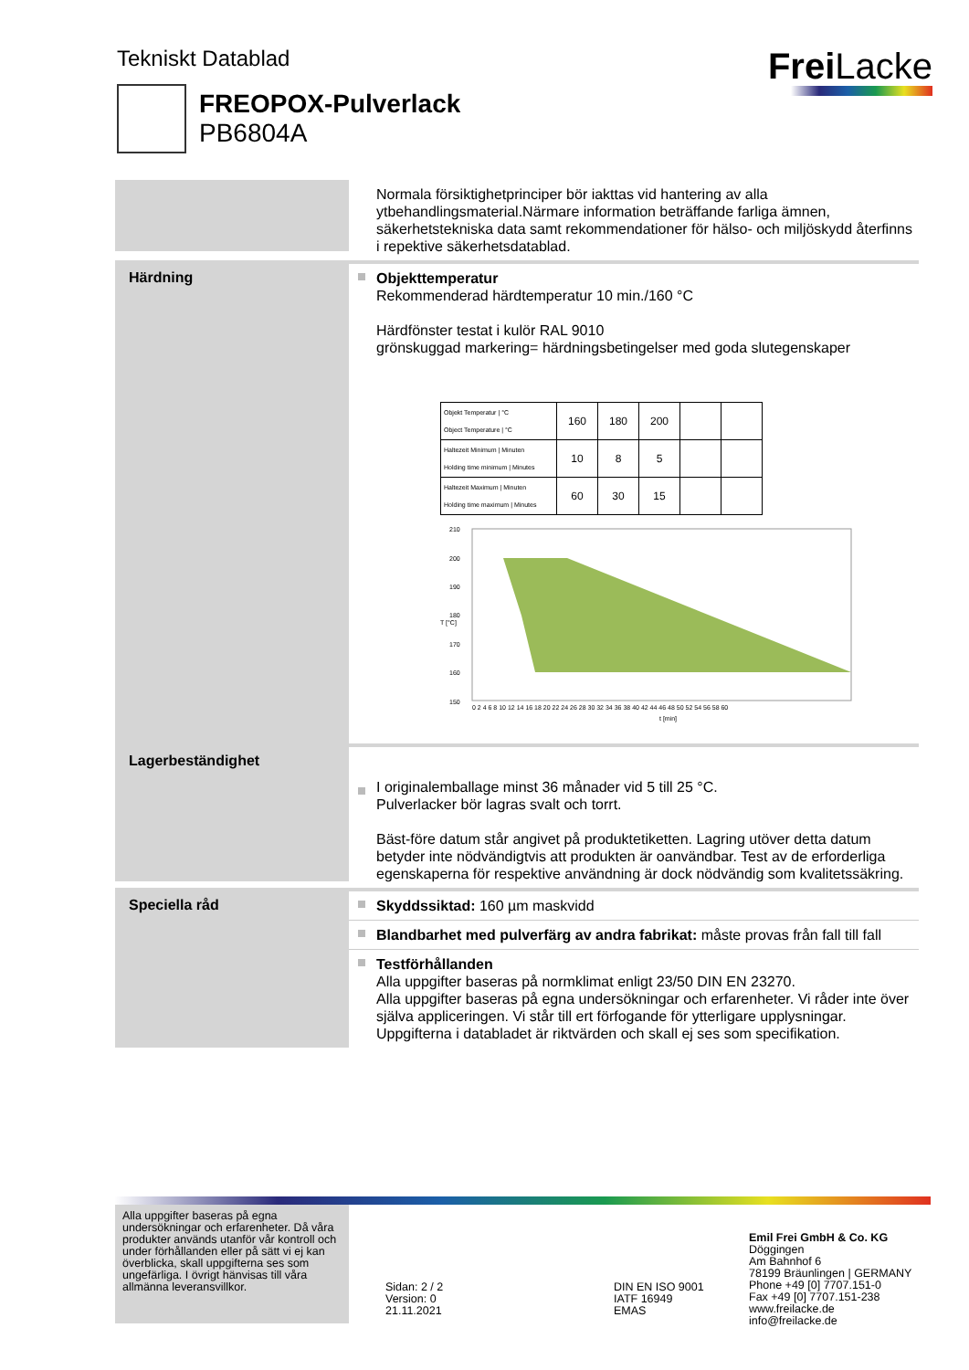Tekniskt Datablad Frei Lacke
FREOPOX-Pulverlack
PB6804A
Normala försiktighetprinciper bör iakttas vid hantering av alla ytbehandlingsmaterial.Närmare information beträffande farliga ämnen, säkerhetstekniska data samt rekommendationer för hälso- och miljöskydd återfinns i repektive säkerhetsdatablad.
Härdning
Objekttemperatur
Rekommenderad härdtemperatur 10 min./160 °C
Härdfönster testat i kulör RAL 9010
grönskuggad markering= härdningsbetingelser med goda slutegenskaper
| Objekt Temperatur / °C Object Temperature / °C | 160 | 180 | 200 | | |
| Haltezeit Minimum / Minuten Holding time minimum / Minutes | 10 | 8 | 5 | | |
| Haltezeit Maximum / Minuten Holding time maximum / Minutes | 60 | 30 | 15 | | |
210
200
190
180
170
160
150
T [°C]
0 2 4 6 8 10 12 14 16 18 20 22 24 26 28 30 32 34 36 38 40 42 44 46 48 50 52 54 56 58 60
t [min]
Lagerbeständighet
I originalemballage minst 36 månader vid 5 till 25 °C.
Pulverlacker bör lagras svalt och torrt.
Bäst-före datum står angivet på produktetiketten. Lagring utöver detta datum betyder inte nödvändigtvis att produkten är oanvändbar. Test av de erforderliga egenskaperna för respektive användning är dock nödvändig som kvalitetssäkring.
Speciella råd
Skyddssiktad: 160 µm maskvidd
Blandbarhet med pulverfärg av andra fabrikat: måste provas från fall till fall
Testförhållanden
Alla uppgifter baseras på normklimat enligt 23/50 DIN EN 23270.
Alla uppgifter baseras på egna undersökningar och erfarenheter. Vi råder inte över själva appliceringen. Vi står till ert förfogande för ytterligare upplysningar. Uppgifterna i databladet är riktvärden och skall ej ses som specifikation.
Alla uppgifter baseras på egna undersökningar och erfarenheter. Då våra produkter används utanför vår kontroll och under förhållanden eller på sätt vi ej kan överblicka, skall uppgifterna ses som ungefärliga. I övrigt hänvisas till våra allmänna leveransvillkor.
Sidan: 2 / 2
Version: 0
21.11.2021
DIN EN ISO 9001
IATF 16949
EMAS
Emil Frei GmbH & Co. KG
Döggingen
Am Bahnhof 6
78199 Bräunlingen | GERMANY
Phone +49 [0] 7707.151-0
Fax +49 [0] 7707.151-238
www.freilacke.de
info@freilacke.de